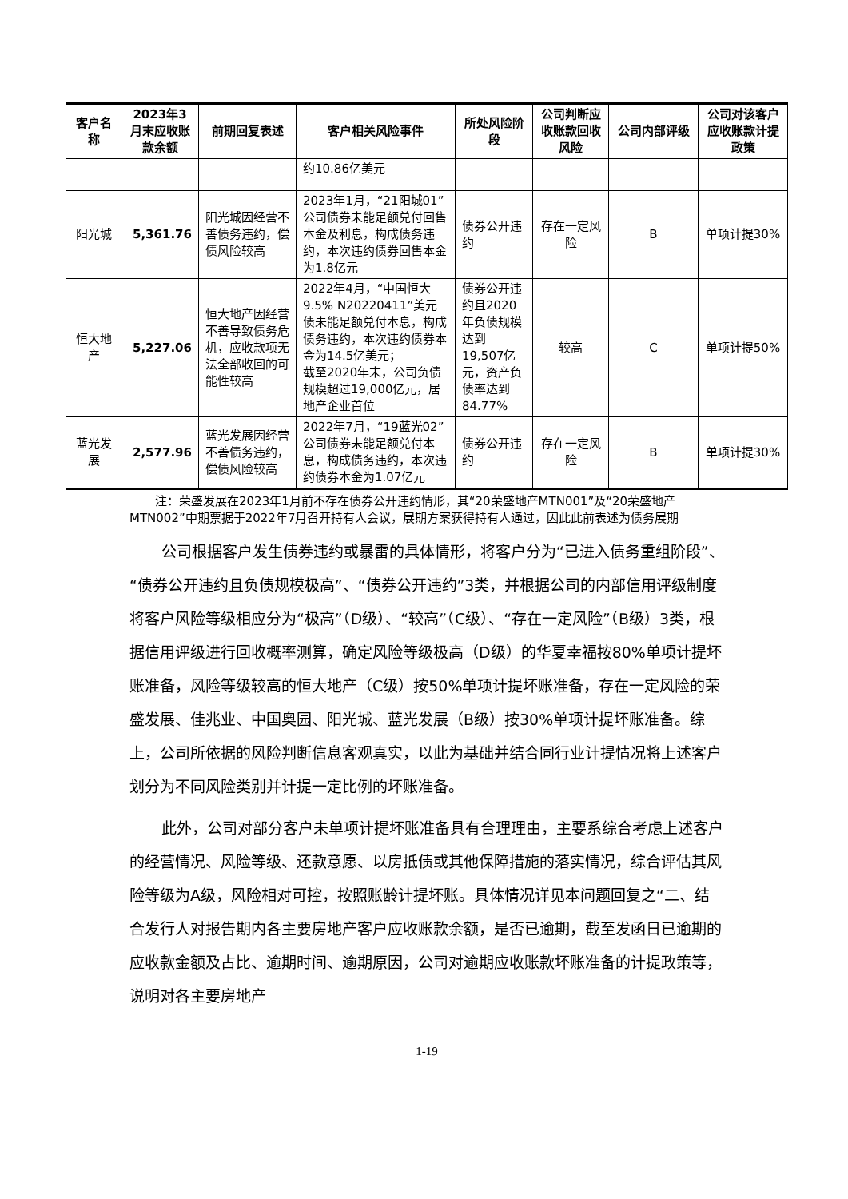| 客户名称 | 2023年3月末应收账款余额 | 前期回复表述 | 客户相关风险事件 | 所处风险阶段 | 公司判断应收账款回收风险 | 公司内部评级 | 公司对该客户应收账款计提政策 |
| --- | --- | --- | --- | --- | --- | --- | --- |
| | | | 约10.86亿美元 | | | | |
| 阳光城 | 5,361.76 | 阳光城因经营不善债务违约，偿债风险较高 | 2023年1月，“21阳城01”公司债券未能足额兑付回售本金及利息，构成债务违约，本次违约债券回售本金为1.8亿元 | 债券公开违约 | 存在一定风险 | B | 单项计提30% |
| 恒大地产 | 5,227.06 | 恒大地产因经营不善导致债务危机，应收款项无法全部收回的可能性较高 | 2022年4月，“中国恒大9.5% N20220411”美元债未能足额兑付本息，构成债务违约，本次违约债券本金为14.5亿美元； 截至2020年末，公司负债规模超过19,000亿元，居地产企业首位 | 债券公开违约且2020年负债规模达到19,507亿元，资产负债率达到84.77% | 较高 | C | 单项计提50% |
| 蓝光发展 | 2,577.96 | 蓝光发展因经营不善债务违约，偿债风险较高 | 2022年7月，“19蓝光02”公司债券未能足额兑付本息，构成债务违约，本次违约债券本金为1.07亿元 | 债券公开违约 | 存在一定风险 | B | 单项计提30% |
注：荣盛发展在2023年1月前不存在债券公开违约情形，其“20荣盛地产MTN001”及“20荣盛地产MTN002”中期票据于2022年7月召开持有人会议，展期方案获得持有人通过，因此此前表述为债务展期
公司根据客户发生债券违约或暴雷的具体情形，将客户分为“已进入债务重组阶段”、“债券公开违约且负债规模极高”、“债券公开违约”3类，并根据公司的内部信用评级制度将客户风险等级相应分为“极高”（D级）、“较高”（C级）、“存在一定风险”（B级）3类，根据信用评级进行回收概率测算，确定风险等级极高（D级）的华夏幸福按80%单项计提坏账准备，风险等级较高的恒大地产（C级）按50%单项计提坏账准备，存在一定风险的荣盛发展、佳兆业、中国奥园、阳光城、蓝光发展（B级）按30%单项计提坏账准备。综上，公司所依据的风险判断信息客观真实，以此为基础并结合同行业计提情况将上述客户划分为不同风险类别并计提一定比例的坏账准备。
此外，公司对部分客户未单项计提坏账准备具有合理理由，主要系综合考虑上述客户的经营情况、风险等级、还款意愿、以房抵债或其他保障措施的落实情况，综合评估其风险等级为A级，风险相对可控，按照账龄计提坏账。具体情况详见本问题回复之“二、结合发行人对报告期内各主要房地产客户应收账款余额，是否已逾期，截至发函日已逾期的应收款金额及占比、逾期时间、逾期原因，公司对逾期应收账款坏账准备的计提政策等，说明对各主要房地产
1-19